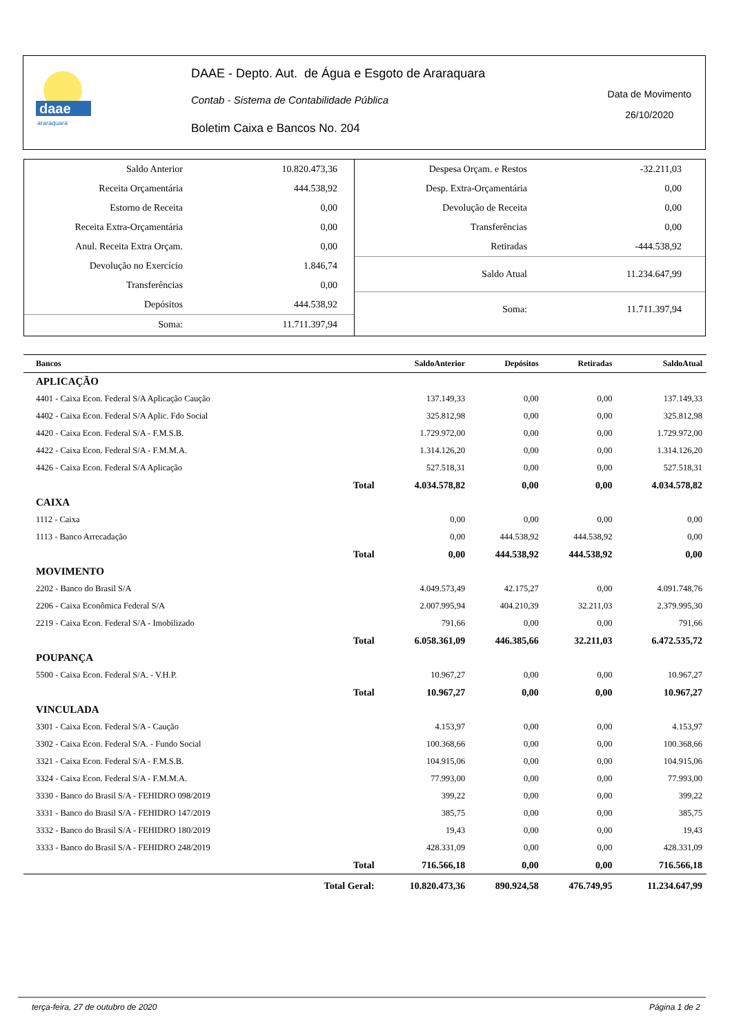daae
araraquara
DAAE - Depto. Aut. de Água e Esgoto de Araraquara
Contab - Sistema de Contabilidade Pública
Boletim Caixa e Bancos No. 204
Data de Movimento
26/10/2020
| Saldo Anterior | 10.820.473,36 |
| Receita Orçamentária | 444.538,92 |
| Estorno de Receita | 0,00 |
| Receita Extra-Orçamentária | 0,00 |
| Anul. Receita Extra Orçam. | 0,00 |
| Devolução no Exercício | 1.846,74 |
| Transferências | 0,00 |
| Depósitos | 444.538,92 |
| Soma: | 11.711.397,94 |
| Despesa Orçam. e Restos | -32.211,03 |
| Desp. Extra-Orçamentária | 0,00 |
| Devolução de Receita | 0,00 |
| Transferências | 0,00 |
| Retiradas | -444.538,92 |
| Saldo Atual | 11.234.647,99 |
| Soma: | 11.711.397,94 |
| Bancos | | SaldoAnterior | Depósitos | Retiradas | SaldoAtual |
| --- | --- | --- | --- | --- | --- |
| APLICAÇÃO | | | | | |
| 4401 - Caixa Econ. Federal S/A Aplicação Caução | | 137.149,33 | 0,00 | 0,00 | 137.149,33 |
| 4402 - Caixa Econ. Federal S/A Aplic. Fdo Social | | 325.812,98 | 0,00 | 0,00 | 325.812,98 |
| 4420 - Caixa Econ. Federal S/A - F.M.S.B. | | 1.729.972,00 | 0,00 | 0,00 | 1.729.972,00 |
| 4422 - Caixa Econ. Federal S/A - F.M.M.A. | | 1.314.126,20 | 0,00 | 0,00 | 1.314.126,20 |
| 4426 - Caixa Econ. Federal S/A Aplicação | | 527.518,31 | 0,00 | 0,00 | 527.518,31 |
| | Total | 4.034.578,82 | 0,00 | 0,00 | 4.034.578,82 |
| CAIXA | | | | | |
| 1112 - Caixa | | 0,00 | 0,00 | 0,00 | 0,00 |
| 1113 - Banco Arrecadação | | 0,00 | 444.538,92 | 444.538,92 | 0,00 |
| | Total | 0,00 | 444.538,92 | 444.538,92 | 0,00 |
| MOVIMENTO | | | | | |
| 2202 - Banco do Brasil S/A | | 4.049.573,49 | 42.175,27 | 0,00 | 4.091.748,76 |
| 2206 - Caixa Econômica Federal S/A | | 2.007.995,94 | 404.210,39 | 32.211,03 | 2.379.995,30 |
| 2219 - Caixa Econ. Federal S/A - Imobilizado | | 791,66 | 0,00 | 0,00 | 791,66 |
| | Total | 6.058.361,09 | 446.385,66 | 32.211,03 | 6.472.535,72 |
| POUPANÇA | | | | | |
| 5500 - Caixa Econ. Federal S/A. - V.H.P. | | 10.967,27 | 0,00 | 0,00 | 10.967,27 |
| | Total | 10.967,27 | 0,00 | 0,00 | 10.967,27 |
| VINCULADA | | | | | |
| 3301 - Caixa Econ. Federal S/A - Caução | | 4.153,97 | 0,00 | 0,00 | 4.153,97 |
| 3302 - Caixa Econ. Federal S/A. - Fundo Social | | 100.368,66 | 0,00 | 0,00 | 100.368,66 |
| 3321 - Caixa Econ. Federal S/A - F.M.S.B. | | 104.915,06 | 0,00 | 0,00 | 104.915,06 |
| 3324 - Caixa Econ. Federal S/A - F.M.M.A. | | 77.993,00 | 0,00 | 0,00 | 77.993,00 |
| 3330 - Banco do Brasil S/A - FEHIDRO 098/2019 | | 399,22 | 0,00 | 0,00 | 399,22 |
| 3331 - Banco do Brasil S/A - FEHIDRO 147/2019 | | 385,75 | 0,00 | 0,00 | 385,75 |
| 3332 - Banco do Brasil S/A - FEHIDRO 180/2019 | | 19,43 | 0,00 | 0,00 | 19,43 |
| 3333 - Banco do Brasil S/A - FEHIDRO 248/2019 | | 428.331,09 | 0,00 | 0,00 | 428.331,09 |
| | Total | 716.566,18 | 0,00 | 0,00 | 716.566,18 |
| | Total Geral: | 10.820.473,36 | 890.924,58 | 476.749,95 | 11.234.647,99 |
terça-feira, 27 de outubro de 2020 Página 1 de 2